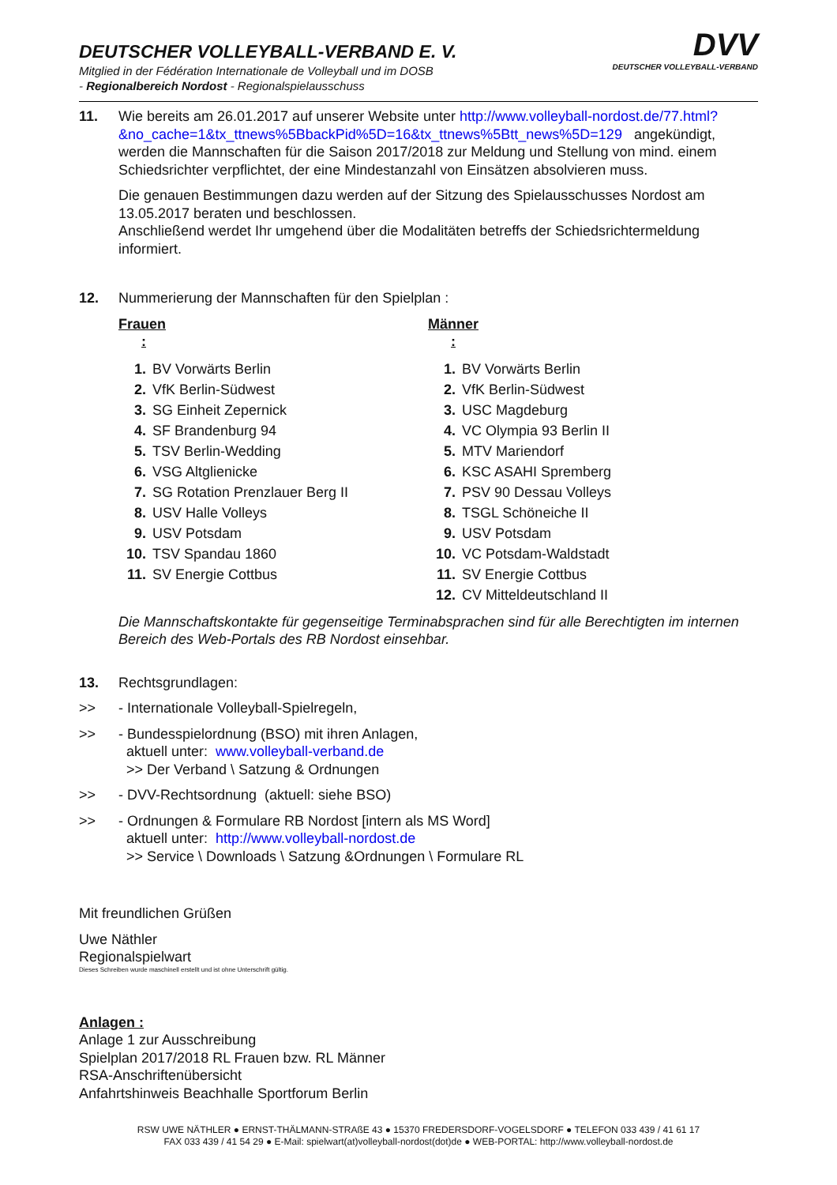DEUTSCHER VOLLEYBALL-VERBAND E. V.
Mitglied in der Fédération Internationale de Volleyball und im DOSB
- Regionalbereich Nordost - Regionalspielausschuss
DVV
DEUTSCHER VOLLEYBALL-VERBAND
11. Wie bereits am 26.01.2017 auf unserer Website unter http://www.volleyball-nordost.de/77.html?&no_cache=1&tx_ttnews%5BbackPid%5D=16&tx_ttnews%5Btt_news%5D=129 angekündigt, werden die Mannschaften für die Saison 2017/2018 zur Meldung und Stellung von mind. einem Schiedsrichter verpflichtet, der eine Mindestanzahl von Einsätzen absolvieren muss.
Die genauen Bestimmungen dazu werden auf der Sitzung des Spielausschusses Nordost am 13.05.2017 beraten und beschlossen.
Anschließend werdet Ihr umgehend über die Modalitäten betreffs der Schiedsrichtermeldung informiert.
12. Nummerierung der Mannschaften für den Spielplan :
Frauen :
1. BV Vorwärts Berlin
2. VfK Berlin-Südwest
3. SG Einheit Zepernick
4. SF Brandenburg 94
5. TSV Berlin-Wedding
6. VSG Altglienicke
7. SG Rotation Prenzlauer Berg II
8. USV Halle Volleys
9. USV Potsdam
10. TSV Spandau 1860
11. SV Energie Cottbus
Männer :
1. BV Vorwärts Berlin
2. VfK Berlin-Südwest
3. USC Magdeburg
4. VC Olympia 93 Berlin II
5. MTV Mariendorf
6. KSC ASAHI Spremberg
7. PSV 90 Dessau Volleys
8. TSGL Schöneiche II
9. USV Potsdam
10. VC Potsdam-Waldstadt
11. SV Energie Cottbus
12. CV Mitteldeutschland II
Die Mannschaftskontakte für gegenseitige Terminabsprachen sind für alle Berechtigten im internen Bereich des Web-Portals des RB Nordost einsehbar.
13. Rechtsgrundlagen:
>> - Internationale Volleyball-Spielregeln,
>> - Bundesspielordnung (BSO) mit ihren Anlagen,
aktuell unter: www.volleyball-verband.de
>> Der Verband \ Satzung & Ordnungen
>> - DVV-Rechtsordnung (aktuell: siehe BSO)
>> - Ordnungen & Formulare RB Nordost [intern als MS Word]
aktuell unter: http://www.volleyball-nordost.de
>> Service \ Downloads \ Satzung &Ordnungen \ Formulare RL
Mit freundlichen Grüßen
Uwe Näthler
Regionalspielwart
Dieses Schreiben wurde maschinell erstellt und ist ohne Unterschrift gültig.
Anlagen :
Anlage 1 zur Ausschreibung
Spielplan 2017/2018 RL Frauen bzw. RL Männer
RSA-Anschriftenübersicht
Anfahrtshinweis Beachhalle Sportforum Berlin
RSW UWE NÄTHLER ● ERNST-THÄLMANN-STRAßE 43 ● 15370 FREDERSDORF-VOGELSDORF ● TELEFON 033 439 / 41 61 17
FAX 033 439 / 41 54 29 ● E-Mail: spielwart(at)volleyball-nordost(dot)de ● WEB-PORTAL: http://www.volleyball-nordost.de